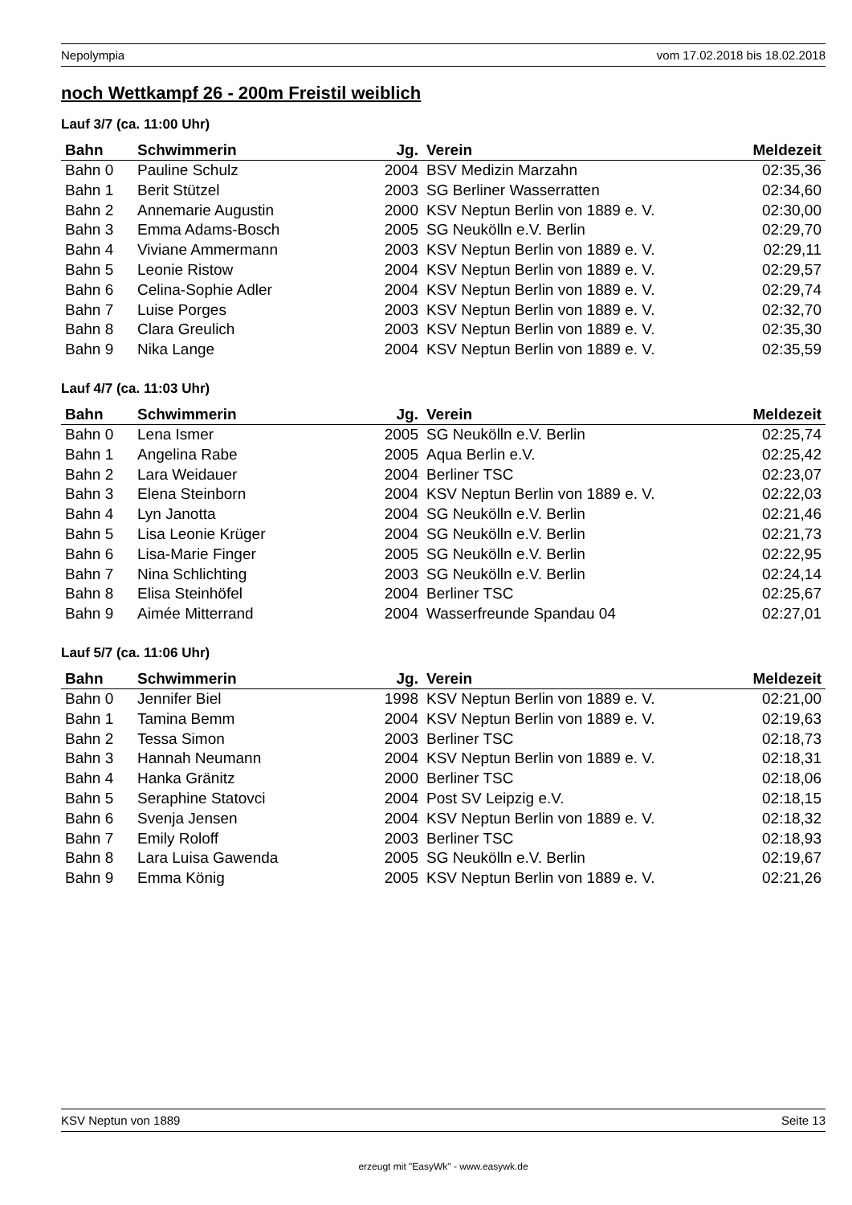Nepolympia vom 17.02.2018 bis 18.02.2018
noch Wettkampf 26 - 200m Freistil weiblich
Lauf 3/7 (ca. 11:00 Uhr)
| Bahn | Schwimmerin | Jg. | Verein | Meldezeit |
| --- | --- | --- | --- | --- |
| Bahn 0 | Pauline Schulz | 2004 | BSV Medizin Marzahn | 02:35,36 |
| Bahn 1 | Berit Stützel | 2003 | SG Berliner Wasserratten | 02:34,60 |
| Bahn 2 | Annemarie Augustin | 2000 | KSV Neptun Berlin von 1889 e. V. | 02:30,00 |
| Bahn 3 | Emma Adams-Bosch | 2005 | SG Neukölln e.V. Berlin | 02:29,70 |
| Bahn 4 | Viviane Ammermann | 2003 | KSV Neptun Berlin von 1889 e. V. | 02:29,11 |
| Bahn 5 | Leonie Ristow | 2004 | KSV Neptun Berlin von 1889 e. V. | 02:29,57 |
| Bahn 6 | Celina-Sophie Adler | 2004 | KSV Neptun Berlin von 1889 e. V. | 02:29,74 |
| Bahn 7 | Luise Porges | 2003 | KSV Neptun Berlin von 1889 e. V. | 02:32,70 |
| Bahn 8 | Clara Greulich | 2003 | KSV Neptun Berlin von 1889 e. V. | 02:35,30 |
| Bahn 9 | Nika Lange | 2004 | KSV Neptun Berlin von 1889 e. V. | 02:35,59 |
Lauf 4/7 (ca. 11:03 Uhr)
| Bahn | Schwimmerin | Jg. | Verein | Meldezeit |
| --- | --- | --- | --- | --- |
| Bahn 0 | Lena Ismer | 2005 | SG Neukölln e.V. Berlin | 02:25,74 |
| Bahn 1 | Angelina Rabe | 2005 | Aqua Berlin e.V. | 02:25,42 |
| Bahn 2 | Lara Weidauer | 2004 | Berliner TSC | 02:23,07 |
| Bahn 3 | Elena Steinborn | 2004 | KSV Neptun Berlin von 1889 e. V. | 02:22,03 |
| Bahn 4 | Lyn Janotta | 2004 | SG Neukölln e.V. Berlin | 02:21,46 |
| Bahn 5 | Lisa Leonie Krüger | 2004 | SG Neukölln e.V. Berlin | 02:21,73 |
| Bahn 6 | Lisa-Marie Finger | 2005 | SG Neukölln e.V. Berlin | 02:22,95 |
| Bahn 7 | Nina Schlichting | 2003 | SG Neukölln e.V. Berlin | 02:24,14 |
| Bahn 8 | Elisa Steinhöfel | 2004 | Berliner TSC | 02:25,67 |
| Bahn 9 | Aimée Mitterrand | 2004 | Wasserfreunde Spandau 04 | 02:27,01 |
Lauf 5/7 (ca. 11:06 Uhr)
| Bahn | Schwimmerin | Jg. | Verein | Meldezeit |
| --- | --- | --- | --- | --- |
| Bahn 0 | Jennifer Biel | 1998 | KSV Neptun Berlin von 1889 e. V. | 02:21,00 |
| Bahn 1 | Tamina Bemm | 2004 | KSV Neptun Berlin von 1889 e. V. | 02:19,63 |
| Bahn 2 | Tessa Simon | 2003 | Berliner TSC | 02:18,73 |
| Bahn 3 | Hannah Neumann | 2004 | KSV Neptun Berlin von 1889 e. V. | 02:18,31 |
| Bahn 4 | Hanka Gränitz | 2000 | Berliner TSC | 02:18,06 |
| Bahn 5 | Seraphine Statovci | 2004 | Post SV Leipzig e.V. | 02:18,15 |
| Bahn 6 | Svenja Jensen | 2004 | KSV Neptun Berlin von 1889 e. V. | 02:18,32 |
| Bahn 7 | Emily Roloff | 2003 | Berliner TSC | 02:18,93 |
| Bahn 8 | Lara Luisa Gawenda | 2005 | SG Neukölln e.V. Berlin | 02:19,67 |
| Bahn 9 | Emma König | 2005 | KSV Neptun Berlin von 1889 e. V. | 02:21,26 |
KSV Neptun von 1889 Seite 13
erzeugt mit "EasyWk" - www.easywk.de